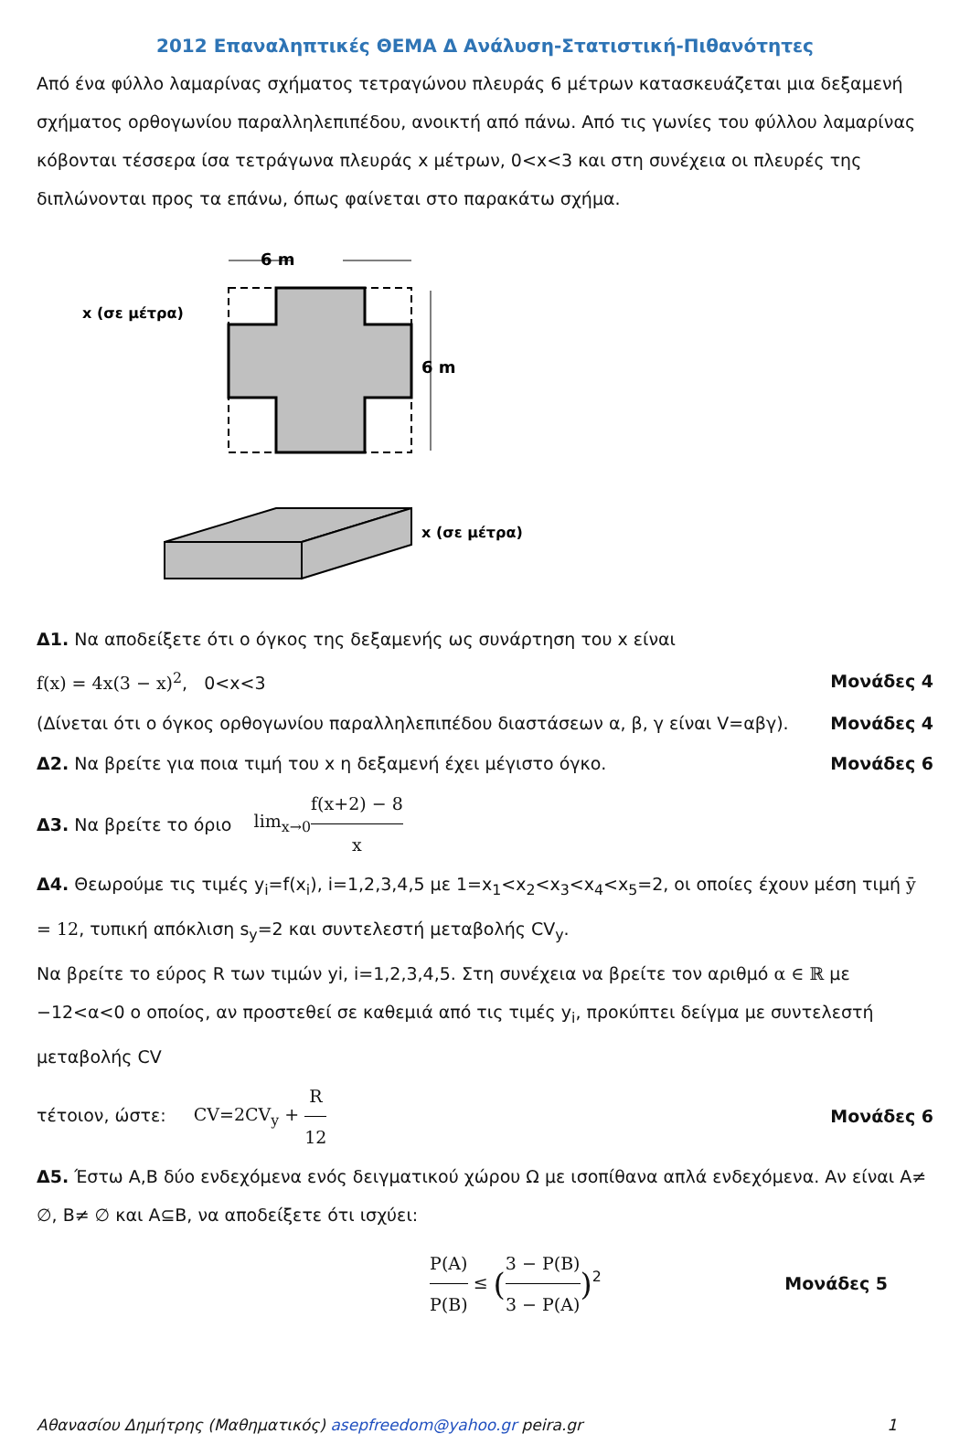2012 Επαναληπτικές ΘΕΜΑ Δ Ανάλυση-Στατιστική-Πιθανότητες
Από ένα φύλλο λαμαρίνας σχήματος τετραγώνου πλευράς 6 μέτρων κατασκευάζεται μια δεξαμενή σχήματος ορθογωνίου παραλληλεπιπέδου, ανοικτή από πάνω. Από τις γωνίες του φύλλου λαμαρίνας κόβονται τέσσερα ίσα τετράγωνα πλευράς x μέτρων, 0<x<3 και στη συνέχεια οι πλευρές της διπλώνονται προς τα επάνω, όπως φαίνεται στο παρακάτω σχήμα.
6 m
x (σε μέτρα)
6 m
x (σε μέτρα)
Δ1. Να αποδείξετε ότι ο όγκος της δεξαμενής ως συνάρτηση του x είναι
f(x) = 4x(3 − x)<sup>2</sup>, 0<x<3 Μονάδες 4
(Δίνεται ότι ο όγκος ορθογωνίου παραλληλεπιπέδου διαστάσεων α, β, γ είναι V=αβγ). Μονάδες 4
Δ2. Να βρείτε για ποια τιμή του x η δεξαμενή έχει μέγιστο όγκο. Μονάδες 6
Δ3. Να βρείτε το όριο lim<sub>x→0</sub> f(x+2) − 8 x
Δ4. Θεωρούμε τις τιμές y<sub>i</sub>=f(x<sub>i</sub>), i=1,2,3,4,5 με 1=x<sub>1</sub><x<sub>2</sub><x<sub>3</sub><x<sub>4</sub><x<sub>5</sub>=2, οι οποίες έχουν μέση τιμή ȳ = 12, τυπική απόκλιση s<sub>y</sub>=2 και συντελεστή μεταβολής CV<sub>y</sub>.
Να βρείτε το εύρος R των τιμών yi, i=1,2,3,4,5. Στη συνέχεια να βρείτε τον αριθμό α ∈ ℝ με −12<α<0 ο οποίος, αν προστεθεί σε καθεμιά από τις τιμές y<sub>i</sub>, προκύπτει δείγμα με συντελεστή μεταβολής CV
τέτοιον, ώστε: CV=2CV<sub>y</sub> + R 12 Μονάδες 6
Δ5. Έστω Α,Β δύο ενδεχόμενα ενός δειγματικού χώρου Ω με ισοπίθανα απλά ενδεχόμενα. Αν είναι Α≠ ∅, Β≠ ∅ και Α⊆Β, να αποδείξετε ότι ισχύει:
P(A) P(B) ≤ (3 − P(B) 3 − P(A))<sup>2</sup> Μονάδες 5
Αθανασίου Δημήτρης (Μαθηματικός) asepfreedom@yahoo.gr peira.gr 1